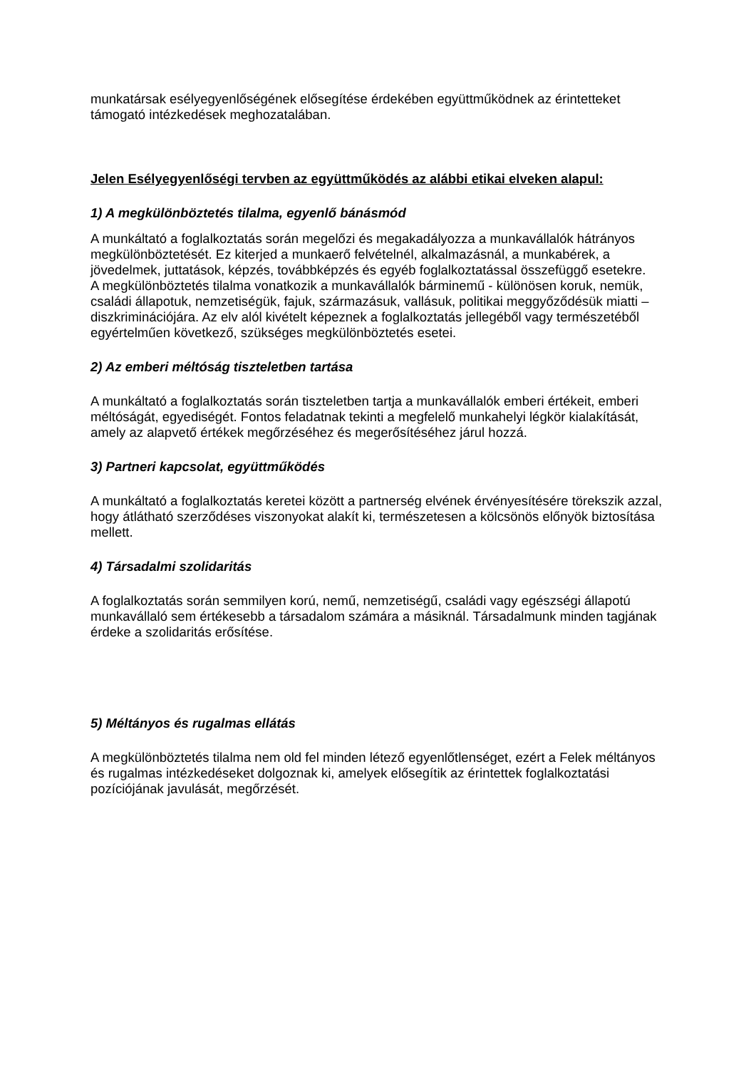munkatársak esélyegyenlőségének elősegítése érdekében együttműködnek az érintetteket támogató intézkedések meghozatalában.
Jelen Esélyegyenlőségi tervben az együttműködés az alábbi etikai elveken alapul:
1) A megkülönböztetés tilalma, egyenlő bánásmód
A munkáltató a foglalkoztatás során megelőzi és megakadályozza a munkavállalók hátrányos megkülönböztetését. Ez kiterjed a munkaerő felvételnél, alkalmazásnál, a munkabérek, a jövedelmek, juttatások, képzés, továbbképzés és egyéb foglalkoztatással összefüggő esetekre.
A megkülönböztetés tilalma vonatkozik a munkavállalók bárminemű - különösen koruk, nemük, családi állapotuk, nemzetiségük, fajuk, származásuk, vallásuk, politikai meggyőződésük miatti – diszkriminációjára. Az elv alól kivételt képeznek a foglalkoztatás jellegéből vagy természetéből egyértelműen következő, szükséges megkülönböztetés esetei.
2) Az emberi méltóság tiszteletben tartása
A munkáltató a foglalkoztatás során tiszteletben tartja a munkavállalók emberi értékeit, emberi méltóságát, egyediségét. Fontos feladatnak tekinti a megfelelő munkahelyi légkör kialakítását, amely az alapvető értékek megőrzéséhez és megerősítéséhez járul hozzá.
3) Partneri kapcsolat, együttműködés
A munkáltató a foglalkoztatás keretei között a partnerség elvének érvényesítésére törekszik azzal, hogy átlátható szerződéses viszonyokat alakít ki, természetesen a kölcsönös előnyök biztosítása mellett.
4) Társadalmi szolidaritás
A foglalkoztatás során semmilyen korú, nemű, nemzetiségű, családi vagy egészségi állapotú munkavállaló sem értékesebb a társadalom számára a másiknál. Társadalmunk minden tagjának érdeke a szolidaritás erősítése.
5) Méltányos és rugalmas ellátás
A megkülönböztetés tilalma nem old fel minden létező egyenlőtlenséget, ezért a Felek méltányos és rugalmas intézkedéseket dolgoznak ki, amelyek elősegítik az érintettek foglalkoztatási pozíciójának javulását, megőrzését.